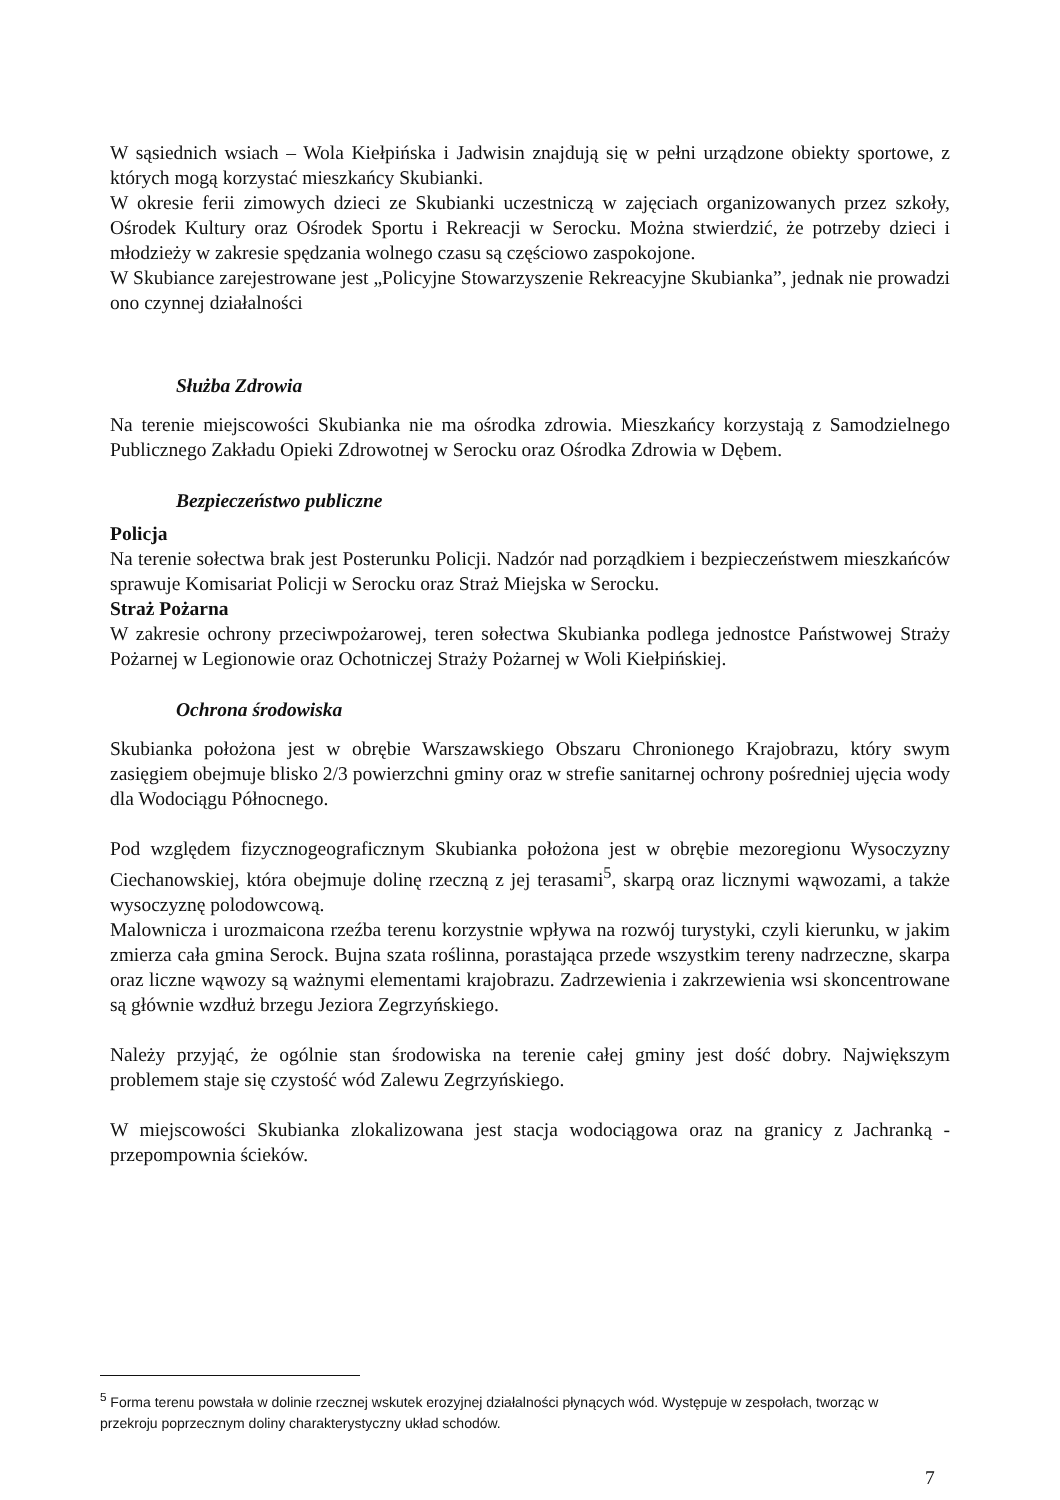W sąsiednich wsiach – Wola Kiełpińska i Jadwisin znajdują się w pełni urządzone obiekty sportowe, z których mogą korzystać mieszkańcy Skubianki.
W okresie ferii zimowych dzieci ze Skubianki uczestniczą w zajęciach organizowanych przez szkoły, Ośrodek Kultury oraz Ośrodek Sportu i Rekreacji w Serocku. Można stwierdzić, że potrzeby dzieci i młodzieży w zakresie spędzania wolnego czasu są częściowo zaspokojone.
W Skubiance zarejestrowane jest „Policyjne Stowarzyszenie Rekreacyjne Skubianka”, jednak nie prowadzi ono czynnej działalności
Służba Zdrowia
Na terenie miejscowości Skubianka nie ma ośrodka zdrowia. Mieszkańcy korzystają z Samodzielnego Publicznego Zakładu Opieki Zdrowotnej w Serocku oraz Ośrodka Zdrowia w Dębem.
Bezpieczeństwo publiczne
Policja
Na terenie sołectwa brak jest Posterunku Policji. Nadzór nad porządkiem i bezpieczeństwem mieszkańców sprawuje Komisariat Policji w Serocku oraz Straż Miejska w Serocku.
Straż Pożarna
W zakresie ochrony przeciwpożarowej, teren sołectwa Skubianka podlega jednostce Państwowej Straży Pożarnej w Legionowie oraz Ochotniczej Straży Pożarnej w Woli Kiełpińskiej.
Ochrona środowiska
Skubianka położona jest w obrębie Warszawskiego Obszaru Chronionego Krajobrazu, który swym zasięgiem obejmuje blisko 2/3 powierzchni gminy oraz w strefie sanitarnej ochrony pośredniej ujęcia wody dla Wodociągu Północnego.
Pod względem fizycznogeograficznym Skubianka położona jest w obrębie mezoregionu Wysoczyzny Ciechanowskiej, która obejmuje dolinę rzeczną z jej terasami<sup>5</sup>, skarpą oraz licznymi wąwozami, a także wysoczyznę polodowcową.
Malownicza i urozmaicona rzeźba terenu korzystnie wpływa na rozwój turystyki, czyli kierunku, w jakim zmierza cała gmina Serock. Bujna szata roślinna, porastająca przede wszystkim tereny nadrzeczne, skarpa oraz liczne wąwozy są ważnymi elementami krajobrazu. Zadrzewienia i zakrzewienia wsi skoncentrowane są głównie wzdłuż brzegu Jeziora Zegrzyńskiego.
Należy przyjąć, że ogólnie stan środowiska na terenie całej gminy jest dość dobry. Największym problemem staje się czystość wód Zalewu Zegrzyńskiego.
W miejscowości Skubianka zlokalizowana jest stacja wodociągowa oraz na granicy z Jachranką - przepompownia ścieków.
<sup>5</sup> Forma terenu powstała w dolinie rzecznej wskutek erozyjnej działalności płynących wód. Występuje w zespołach, tworząc w przekroju poprzecznym doliny charakterystyczny układ schodów.
7